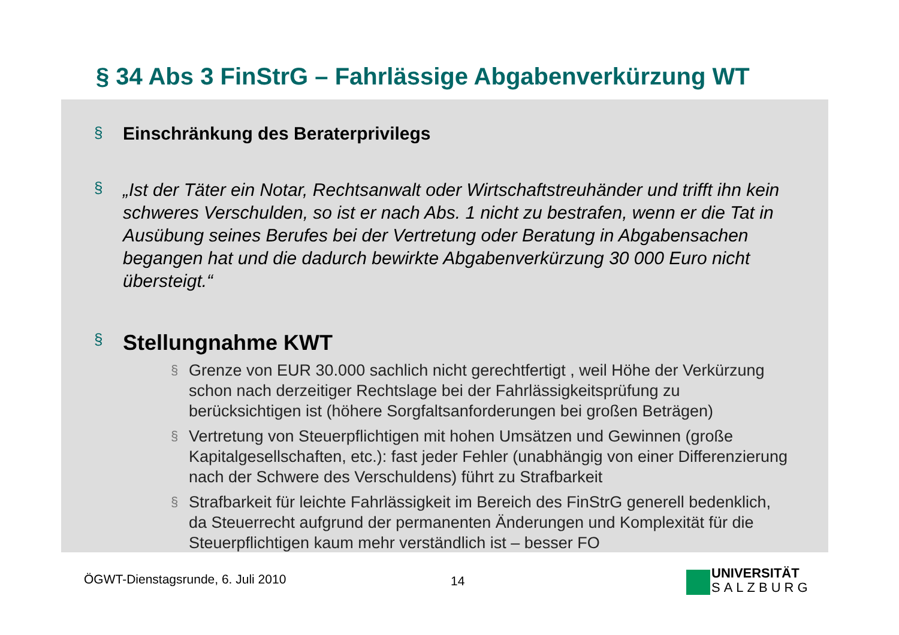§ 34 Abs 3 FinStrG – Fahrlässige Abgabenverkürzung WT
§ Einschränkung des Beraterprivilegs
§ „Ist der Täter ein Notar, Rechtsanwalt oder Wirtschaftstreuhänder und trifft ihn kein schweres Verschulden, so ist er nach Abs. 1 nicht zu bestrafen, wenn er die Tat in Ausübung seines Berufes bei der Vertretung oder Beratung in Abgabensachen begangen hat und die dadurch bewirkte Abgabenverkürzung 30 000 Euro nicht übersteigt.“
§ Stellungnahme KWT
§ Grenze von EUR 30.000 sachlich nicht gerechtfertigt , weil Höhe der Verkürzung schon nach derzeitiger Rechtslage bei der Fahrlässigkeitsprüfung zu berücksichtigen ist (höhere Sorgfaltsanforderungen bei großen Beträgen)
§ Vertretung von Steuerpflichtigen mit hohen Umsätzen und Gewinnen (große Kapitalgesellschaften, etc.): fast jeder Fehler (unabhängig von einer Differenzierung nach der Schwere des Verschuldens) führt zu Strafbarkeit
§ Strafbarkeit für leichte Fahrlässigkeit im Bereich des FinStrG generell bedenklich, da Steuerrecht aufgrund der permanenten Änderungen und Komplexität für die Steuerpflichtigen kaum mehr verständlich ist – besser FO
ÖGWT-Dienstagsrunde, 6. Juli 2010
14
UNIVERSITÄT
SALZBURG